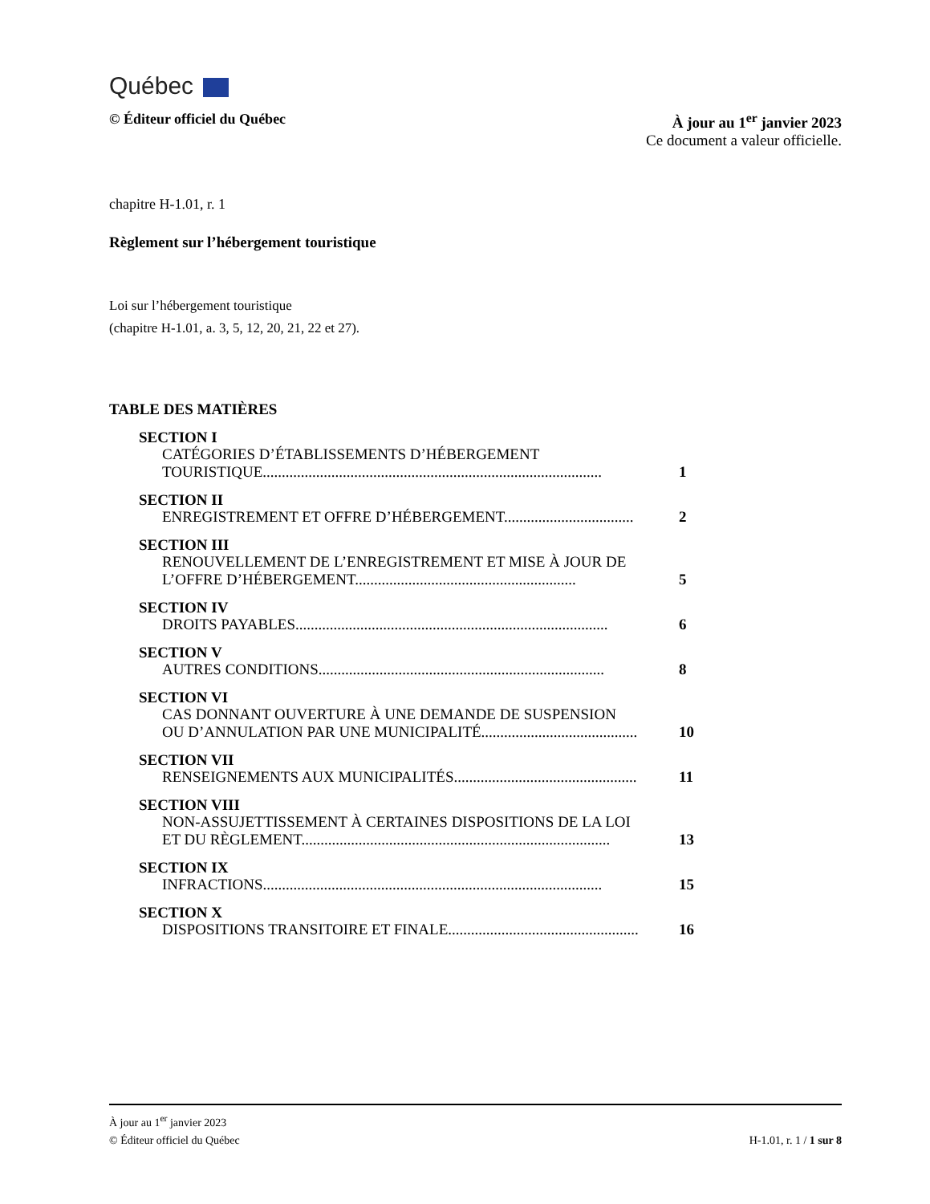Québec
© Éditeur officiel du Québec À jour au 1<sup>er</sup> janvier 2023
Ce document a valeur officielle.
chapitre H-1.01, r. 1
Règlement sur l’hébergement touristique
Loi sur l’hébergement touristique
(chapitre H-1.01, a. 3, 5, 12, 20, 21, 22 et 27).
TABLE DES MATIÈRES
SECTION I
CATÉGORIES D’ÉTABLISSEMENTS D’HÉBERGEMENT
TOURISTIQUE......................................................................................... 1
SECTION II
ENREGISTREMENT ET OFFRE D’HÉBERGEMENT.................................. 2
SECTION III
RENOUVELLEMENT DE L’ENREGISTREMENT ET MISE À JOUR DE
L’OFFRE D’HÉBERGEMENT.......................................................... 5
SECTION IV
DROITS PAYABLES.................................................................................. 6
SECTION V
AUTRES CONDITIONS........................................................................... 8
SECTION VI
CAS DONNANT OUVERTURE À UNE DEMANDE DE SUSPENSION
OU D’ANNULATION PAR UNE MUNICIPALITÉ......................................... 10
SECTION VII
RENSEIGNEMENTS AUX MUNICIPALITÉS................................................ 11
SECTION VIII
NON-ASSUJETTISSEMENT À CERTAINES DISPOSITIONS DE LA LOI
ET DU RÈGLEMENT................................................................................. 13
SECTION IX
INFRACTIONS......................................................................................... 15
SECTION X
DISPOSITIONS TRANSITOIRE ET FINALE.................................................. 16
À jour au 1<sup>er</sup> janvier 2023
© Éditeur officiel du Québec
H-1.01, r. 1 / 1 sur 8